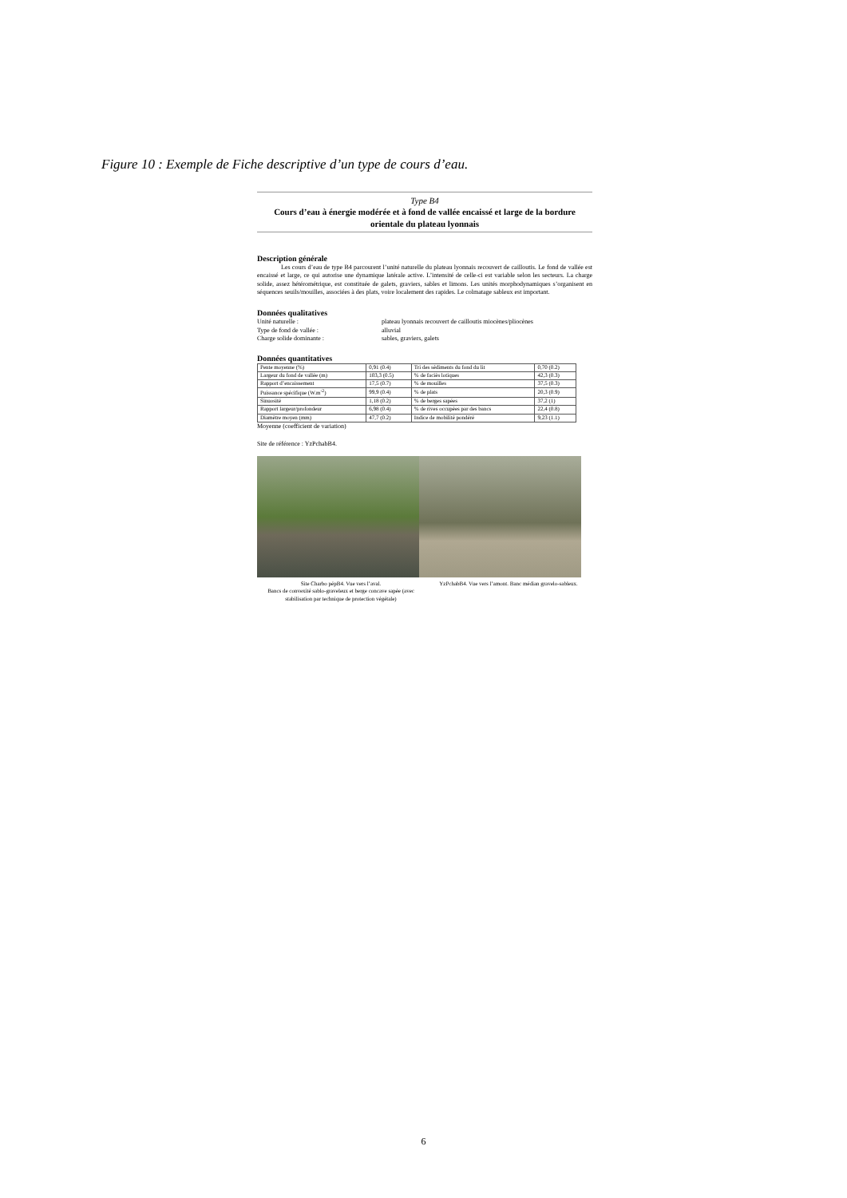Figure 10 : Exemple de Fiche descriptive d’un type de cours d’eau.
Type B4
Cours d’eau à énergie modérée et à fond de vallée encaissé et large de la bordure orientale du plateau lyonnais
Description générale
Les cours d’eau de type B4 parcourent l’unité naturelle du plateau lyonnais recouvert de cailloutis. Le fond de vallée est encaissé et large, ce qui autorise une dynamique latérale active. L’intensité de celle-ci est variable selon les secteurs. La charge solide, assez hétérométrique, est constituée de galets, graviers, sables et limons. Les unités morphodynamiques s’organisent en séquences seuils/mouilles, associées à des plats, voire localement des rapides. Le colmatage sableux est important.
Données qualitatives
Unité naturelle : plateau lyonnais recouvert de cailloutis miocènes/pliocènes
Type de fond de vallée : alluvial
Charge solide dominante : sables, graviers, galets
Données quantitatives
| Pente moyenne (%) | 0,91 (0.4) | Tri des sédiments du fond du lit | 0,70 (0.2) |
| Largeur du fond de vallée (m) | 103,3 (0.5) | % de faciès lotiques | 42,3 (0.3) |
| Rapport d’encaissement | 17,5 (0.7) | % de mouilles | 37,5 (0.3) |
| Puissance spécifique (W.m<sup>-2</sup>) | 99,9 (0.4) | % de plats | 20,3 (0.9) |
| Sinuosité | 1,18 (0.2) | % de berges sapées | 37,2 (1) |
| Rapport largeur/profondeur | 6,98 (0.4) | % de rives occupées par des bancs | 22,4 (0.8) |
| Diamètre moyen (mm) | 47,7 (0.2) | Indice de mobilité pondéré | 9,23 (1.1) |
Moyenne (coefficient de variation)
Site de référence : YzPchabB4.
Site Charbo pépB4. Vue vers l’aval.
Bancs de convexité sablo-graveleux et berge concave sapée (avec stabilisation par technique de protection végétale)
YzPchabB4. Vue vers l’amont. Banc médian gravelo-sableux.
6